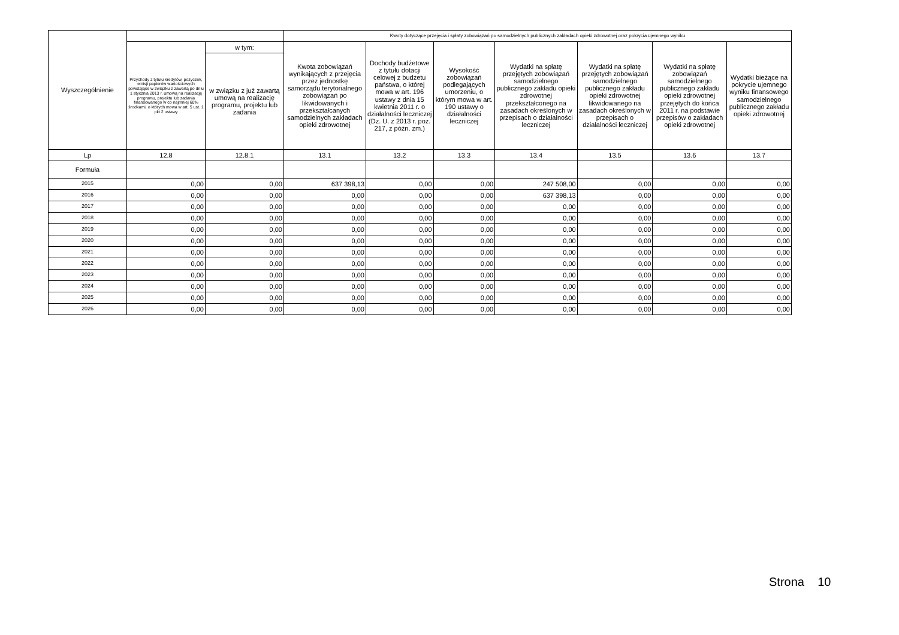| Wyszczególnienie | | | Kwoty dotyczące przejęcia i spłaty zobowiązań po samodzielnych publicznych zakładach opieki zdrowotnej oraz pokrycia ujemnego wyniku | | | | | | |
| --- | --- | --- | --- | --- | --- | --- | --- | --- | --- |
| | Przychody z tytułu kredytów, pożyczek, emisji papierów wartościowych powstające w związku z zawartą po dniu 1 stycznia 2013 r. umową na realizację programu, projektu lub zadania finansowanego w co najmniej 60% środkami, o których mowa w art. 5 ust. 1 pkt 2 ustawy | w tym: | Kwota zobowiązań wynikających z przejęcia przez jednostkę samorządu terytorialnego zobowiązań po likwidowanych i przekształcanych samodzielnych zakładach opieki zdrowotnej | Dochody budżetowe z tytułu dotacji celowej z budżetu państwa, o której mowa w art. 196 ustawy z dnia 15 kwietnia 2011 r. o działalności leczniczej (Dz. U. z 2013 r. poz. 217, z późn. zm.) | Wysokość zobowiązań podlegających umorzeniu, o którym mowa w art. 190 ustawy o działalności leczniczej | Wydatki na spłatę przejętych zobowiązań samodzielnego publicznego zakładu opieki zdrowotnej przekształconego na zasadach określonych w przepisach o działalności leczniczej | Wydatki na spłatę przejętych zobowiązań samodzielnego publicznego zakładu opieki zdrowotnej likwidowanego na zasadach określonych w przepisach o działalności leczniczej | Wydatki na spłatę zobowiązań samodzielnego publicznego zakładu opieki zdrowotnej przejętych do końca 2011 r. na podstawie przepisów o zakładach opieki zdrowotnej | Wydatki bieżące na pokrycie ujemnego wyniku finansowego samodzielnego publicznego zakładu opieki zdrowotnej |
| | | w związku z już zawartą umową na realizację programu, projektu lub zadania | | | | | | | |
| Lp | 12.8 | 12.8.1 | 13.1 | 13.2 | 13.3 | 13.4 | 13.5 | 13.6 | 13.7 |
| Formuła | | | | | | | | | |
| 2015 | 0,00 | 0,00 | 637 398,13 | 0,00 | 0,00 | 247 508,00 | 0,00 | 0,00 | 0,00 |
| 2016 | 0,00 | 0,00 | 0,00 | 0,00 | 0,00 | 637 398,13 | 0,00 | 0,00 | 0,00 |
| 2017 | 0,00 | 0,00 | 0,00 | 0,00 | 0,00 | 0,00 | 0,00 | 0,00 | 0,00 |
| 2018 | 0,00 | 0,00 | 0,00 | 0,00 | 0,00 | 0,00 | 0,00 | 0,00 | 0,00 |
| 2019 | 0,00 | 0,00 | 0,00 | 0,00 | 0,00 | 0,00 | 0,00 | 0,00 | 0,00 |
| 2020 | 0,00 | 0,00 | 0,00 | 0,00 | 0,00 | 0,00 | 0,00 | 0,00 | 0,00 |
| 2021 | 0,00 | 0,00 | 0,00 | 0,00 | 0,00 | 0,00 | 0,00 | 0,00 | 0,00 |
| 2022 | 0,00 | 0,00 | 0,00 | 0,00 | 0,00 | 0,00 | 0,00 | 0,00 | 0,00 |
| 2023 | 0,00 | 0,00 | 0,00 | 0,00 | 0,00 | 0,00 | 0,00 | 0,00 | 0,00 |
| 2024 | 0,00 | 0,00 | 0,00 | 0,00 | 0,00 | 0,00 | 0,00 | 0,00 | 0,00 |
| 2025 | 0,00 | 0,00 | 0,00 | 0,00 | 0,00 | 0,00 | 0,00 | 0,00 | 0,00 |
| 2026 | 0,00 | 0,00 | 0,00 | 0,00 | 0,00 | 0,00 | 0,00 | 0,00 | 0,00 |
Strona 10